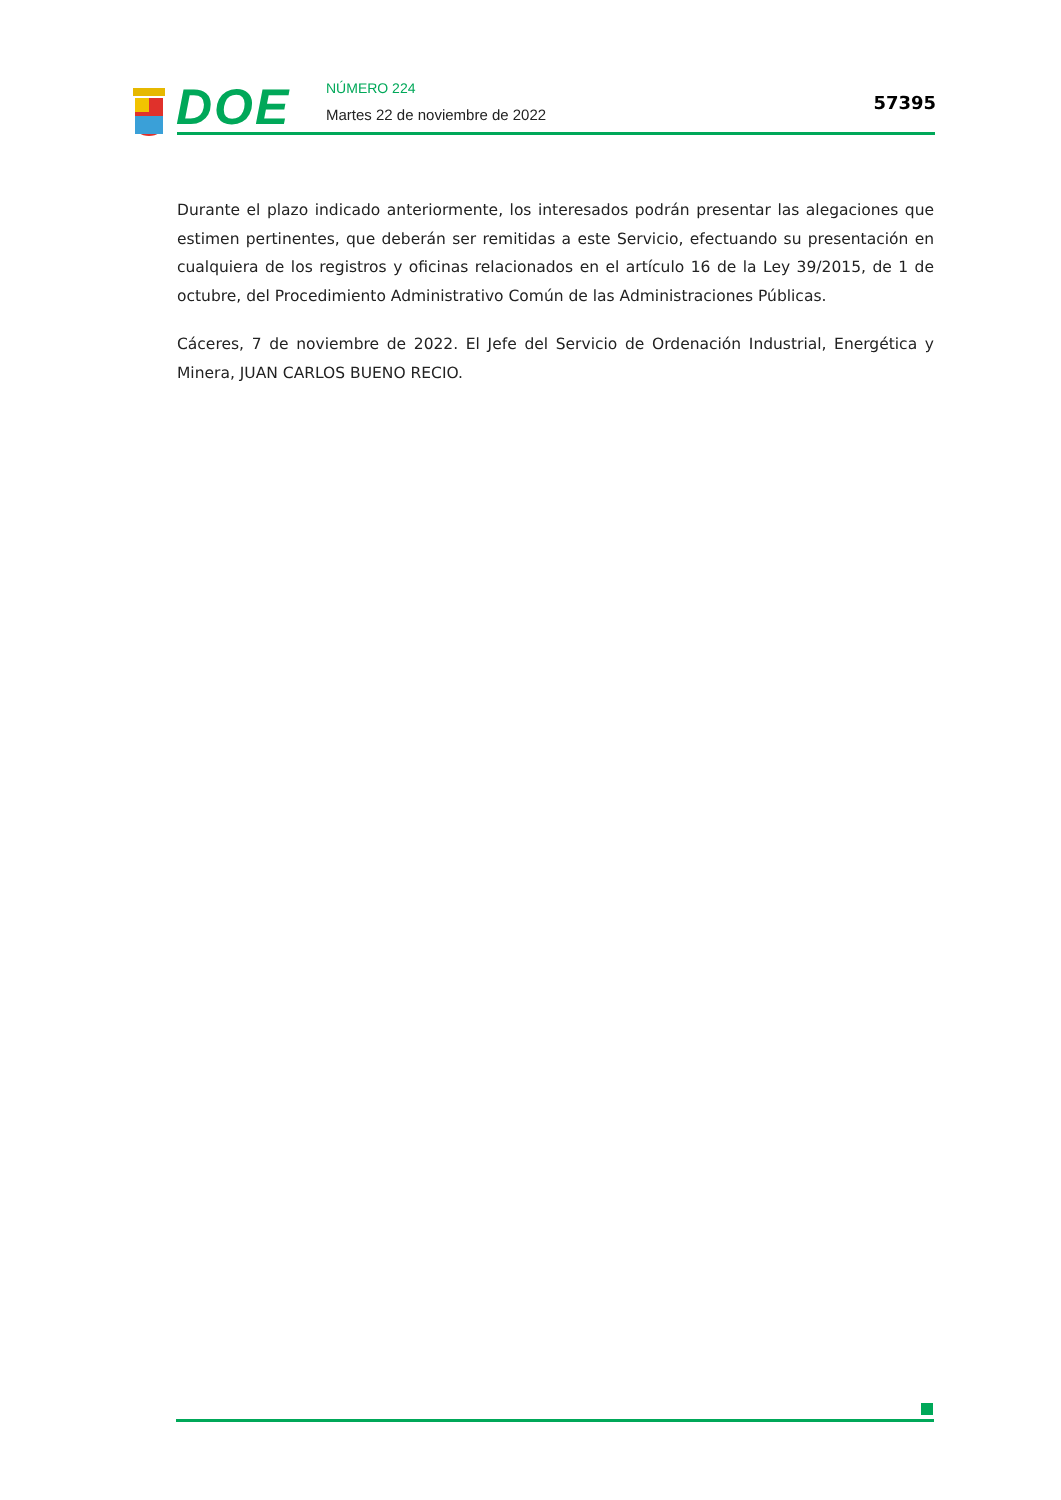DOE NÚMERO 224
Martes 22 de noviembre de 2022
57395
Durante el plazo indicado anteriormente, los interesados podrán presentar las alegaciones que estimen pertinentes, que deberán ser remitidas a este Servicio, efectuando su presentación en cualquiera de los registros y oficinas relacionados en el artículo 16 de la Ley 39/2015, de 1 de octubre, del Procedimiento Administrativo Común de las Administraciones Públicas.
Cáceres, 7 de noviembre de 2022. El Jefe del Servicio de Ordenación Industrial, Energética y Minera, JUAN CARLOS BUENO RECIO.